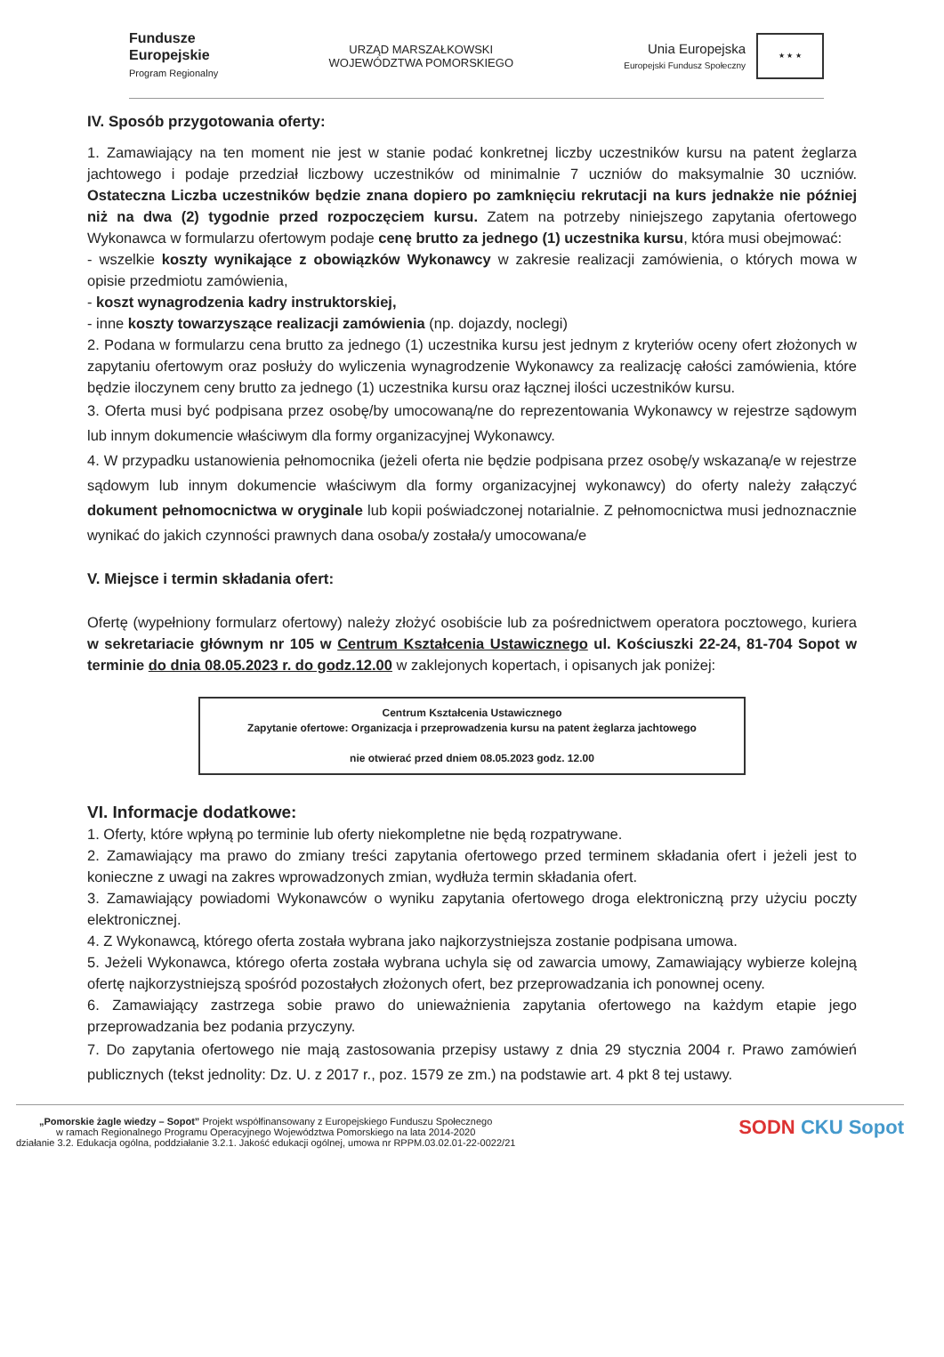Fundusze
Europejskie
Program Regionalny
URZĄD MARSZAŁKOWSKI
WOJEWÓDZTWA POMORSKIEGO
Unia Europejska
Europejski Fundusz Społeczny
★ ★ ★
IV. Sposób przygotowania oferty:
1. Zamawiający na ten moment nie jest w stanie podać konkretnej liczby uczestników kursu na patent żeglarza jachtowego i podaje przedział liczbowy uczestników od minimalnie 7 uczniów do maksymalnie 30 uczniów. Ostateczna Liczba uczestników będzie znana dopiero po zamknięciu rekrutacji na kurs jednakże nie później niż na dwa (2) tygodnie przed rozpoczęciem kursu. Zatem na potrzeby niniejszego zapytania ofertowego Wykonawca w formularzu ofertowym podaje cenę brutto za jednego (1) uczestnika kursu, która musi obejmować:
- wszelkie koszty wynikające z obowiązków Wykonawcy w zakresie realizacji zamówienia, o których mowa w opisie przedmiotu zamówienia,
- koszt wynagrodzenia kadry instruktorskiej,
- inne koszty towarzyszące realizacji zamówienia (np. dojazdy, noclegi)
2. Podana w formularzu cena brutto za jednego (1) uczestnika kursu jest jednym z kryteriów oceny ofert złożonych w zapytaniu ofertowym oraz posłuży do wyliczenia wynagrodzenie Wykonawcy za realizację całości zamówienia, które będzie iloczynem ceny brutto za jednego (1) uczestnika kursu oraz łącznej ilości uczestników kursu.
3. Oferta musi być podpisana przez osobę/by umocowaną/ne do reprezentowania Wykonawcy w rejestrze sądowym lub innym dokumencie właściwym dla formy organizacyjnej Wykonawcy.
4. W przypadku ustanowienia pełnomocnika (jeżeli oferta nie będzie podpisana przez osobę/y wskazaną/e w rejestrze sądowym lub innym dokumencie właściwym dla formy organizacyjnej wykonawcy) do oferty należy załączyć dokument pełnomocnictwa w oryginale lub kopii poświadczonej notarialnie. Z pełnomocnictwa musi jednoznacznie wynikać do jakich czynności prawnych dana osoba/y została/y umocowana/e
V. Miejsce i termin składania ofert:
Ofertę (wypełniony formularz ofertowy) należy złożyć osobiście lub za pośrednictwem operatora pocztowego, kuriera w sekretariacie głównym nr 105 w Centrum Kształcenia Ustawicznego ul. Kościuszki 22-24, 81-704 Sopot w terminie do dnia 08.05.2023 r. do godz.12.00 w zaklejonych kopertach, i opisanych jak poniżej:
Centrum Kształcenia Ustawicznego
Zapytanie ofertowe: Organizacja i przeprowadzenia kursu na patent żeglarza jachtowego
nie otwierać przed dniem 08.05.2023 godz. 12.00
VI. Informacje dodatkowe:
1. Oferty, które wpłyną po terminie lub oferty niekompletne nie będą rozpatrywane.
2. Zamawiający ma prawo do zmiany treści zapytania ofertowego przed terminem składania ofert i jeżeli jest to konieczne z uwagi na zakres wprowadzonych zmian, wydłuża termin składania ofert.
3. Zamawiający powiadomi Wykonawców o wyniku zapytania ofertowego droga elektroniczną przy użyciu poczty elektronicznej.
4. Z Wykonawcą, którego oferta została wybrana jako najkorzystniejsza zostanie podpisana umowa.
5. Jeżeli Wykonawca, którego oferta została wybrana uchyla się od zawarcia umowy, Zamawiający wybierze kolejną ofertę najkorzystniejszą spośród pozostałych złożonych ofert, bez przeprowadzania ich ponownej oceny.
6. Zamawiający zastrzega sobie prawo do unieważnienia zapytania ofertowego na każdym etapie jego przeprowadzania bez podania przyczyny.
7. Do zapytania ofertowego nie mają zastosowania przepisy ustawy z dnia 29 stycznia 2004 r. Prawo zamówień publicznych (tekst jednolity: Dz. U. z 2017 r., poz. 1579 ze zm.) na podstawie art. 4 pkt 8 tej ustawy.
„Pomorskie żagle wiedzy – Sopot” Projekt współfinansowany z Europejskiego Funduszu Społecznego
w ramach Regionalnego Programu Operacyjnego Województwa Pomorskiego na lata 2014-2020
działanie 3.2. Edukacja ogólna, poddziałanie 3.2.1. Jakość edukacji ogólnej, umowa nr RPPM.03.02.01-22-0022/21
SODN CKU Sopot